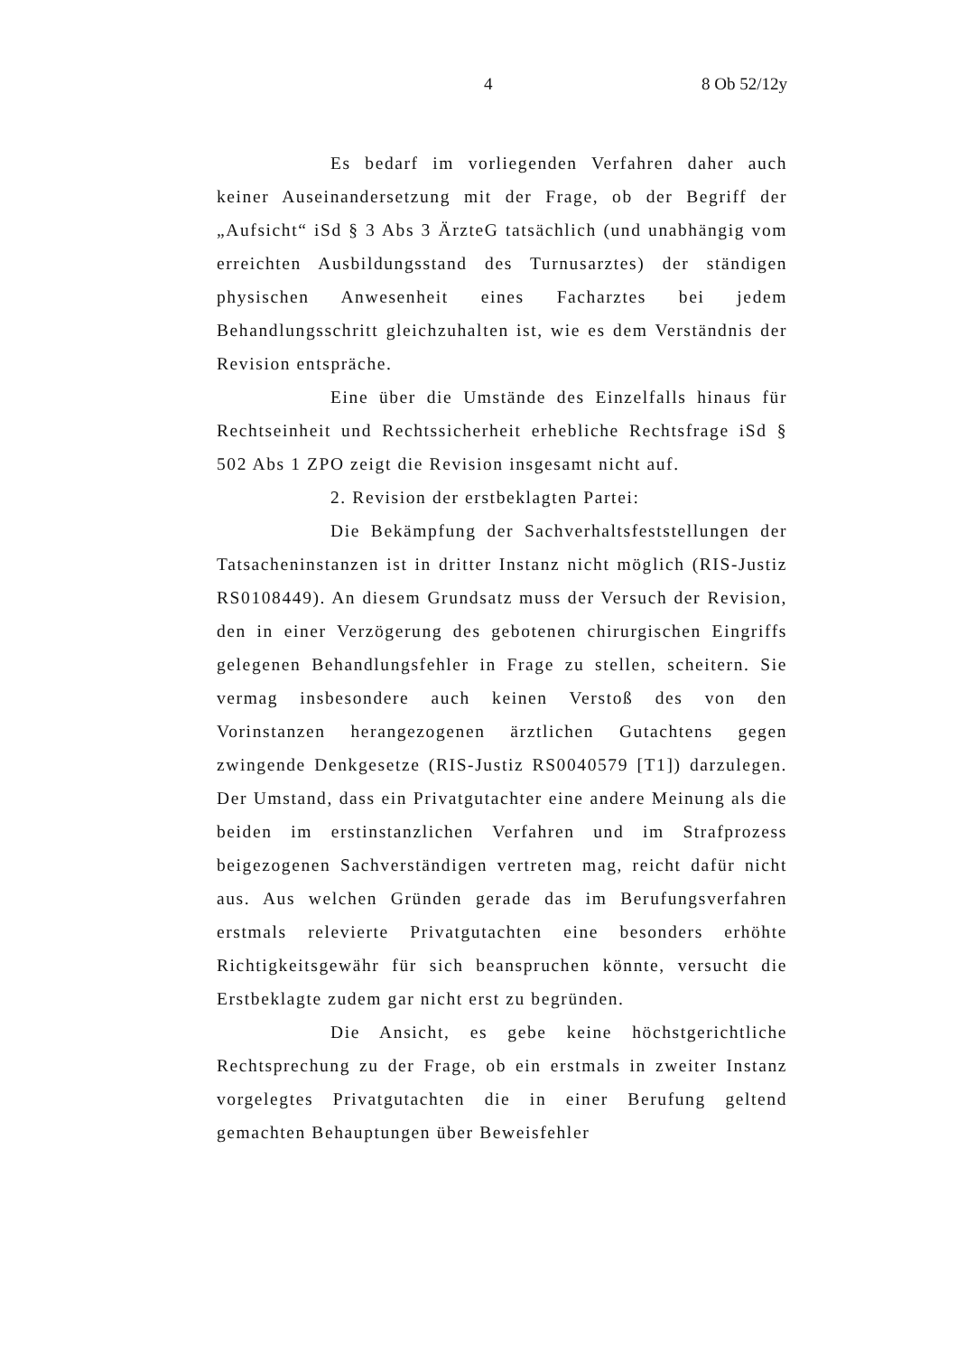4 8 Ob 52/12y
Es bedarf im vorliegenden Verfahren daher auch keiner Auseinandersetzung mit der Frage, ob der Begriff der „Aufsicht“ iSd § 3 Abs 3 ÄrzteG tatsächlich (und unabhängig vom erreichten Ausbildungsstand des Turnusarztes) der ständigen physischen Anwesenheit eines Facharztes bei jedem Behandlungsschritt gleichzuhalten ist, wie es dem Verständnis der Revision entspräche.
Eine über die Umstände des Einzelfalls hinaus für Rechtseinheit und Rechtssicherheit erhebliche Rechtsfrage iSd § 502 Abs 1 ZPO zeigt die Revision insgesamt nicht auf.
2. Revision der erstbeklagten Partei:
Die Bekämpfung der Sachverhaltsfeststellungen der Tatsacheninstanzen ist in dritter Instanz nicht möglich (RIS-Justiz RS0108449). An diesem Grundsatz muss der Versuch der Revision, den in einer Verzögerung des gebotenen chirurgischen Eingriffs gelegenen Behandlungsfehler in Frage zu stellen, scheitern. Sie vermag insbesondere auch keinen Verstoß des von den Vorinstanzen herangezogenen ärztlichen Gutachtens gegen zwingende Denkgesetze (RIS-Justiz RS0040579 [T1]) darzulegen. Der Umstand, dass ein Privatgutachter eine andere Meinung als die beiden im erstinstanzlichen Verfahren und im Strafprozess beigezogenen Sachverständigen vertreten mag, reicht dafür nicht aus. Aus welchen Gründen gerade das im Berufungsverfahren erstmals relevierte Privatgutachten eine besonders erhöhte Richtigkeitsgewähr für sich beanspruchen könnte, versucht die Erstbeklagte zudem gar nicht erst zu begründen.
Die Ansicht, es gebe keine höchstgerichtliche Rechtsprechung zu der Frage, ob ein erstmals in zweiter Instanz vorgelegtes Privatgutachten die in einer Berufung geltend gemachten Behauptungen über Beweisfehler